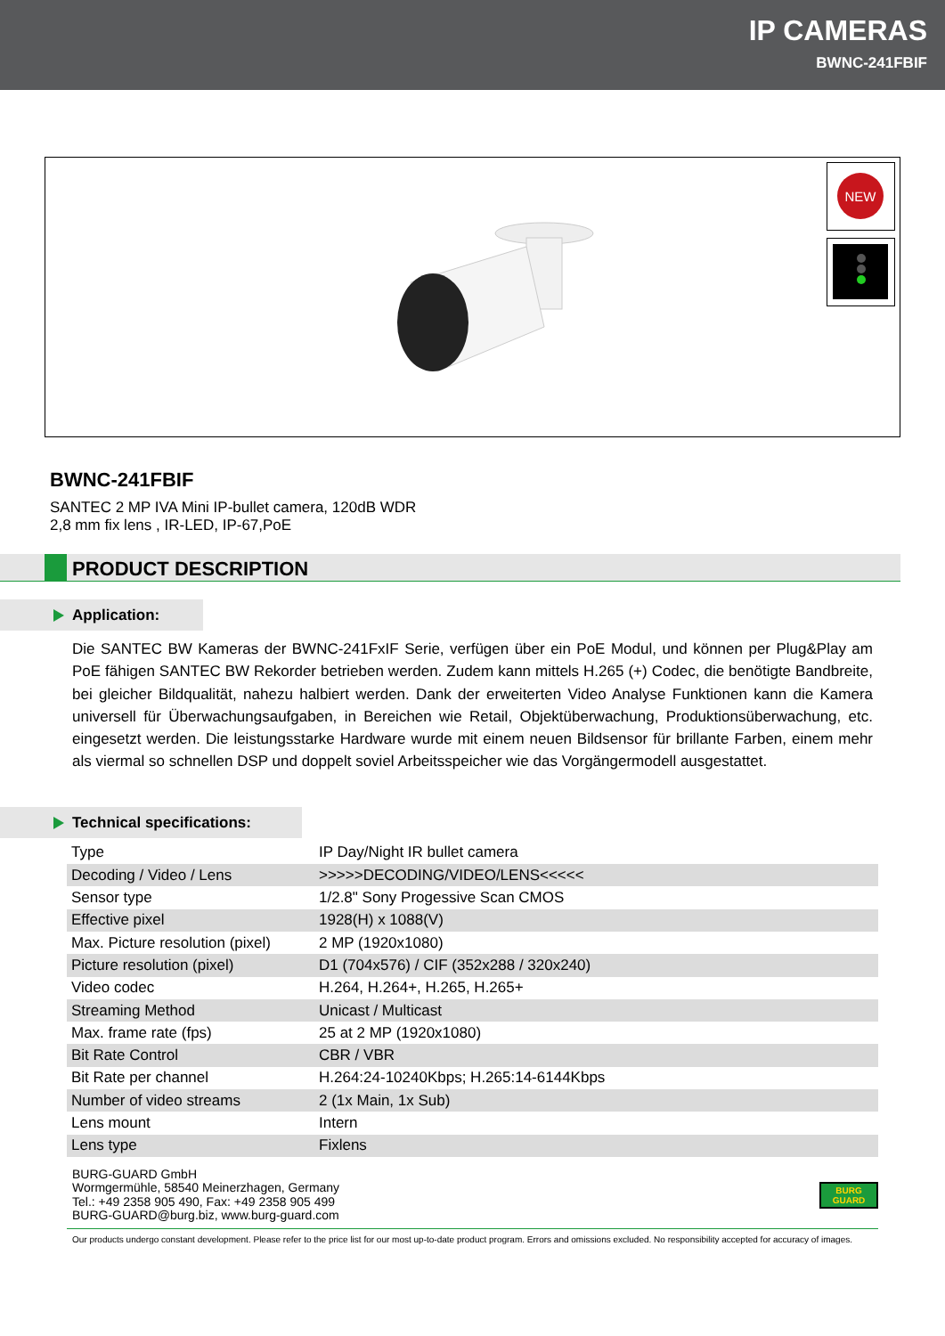IP CAMERAS
BWNC-241FBIF
NEW
BWNC-241FBIF
SANTEC 2 MP IVA Mini IP-bullet camera, 120dB WDR
2,8 mm fix lens , IR-LED, IP-67,PoE
PRODUCT DESCRIPTION
Application:
Die SANTEC BW Kameras der BWNC-241FxIF Serie, verfügen über ein PoE Modul, und können per Plug&Play am PoE fähigen SANTEC BW Rekorder betrieben werden. Zudem kann mittels H.265 (+) Codec, die benötigte Bandbreite, bei gleicher Bildqualität, nahezu halbiert werden. Dank der erweiterten Video Analyse Funktionen kann die Kamera universell für Überwachungsaufgaben, in Bereichen wie Retail, Objektüberwachung, Produktionsüberwachung, etc. eingesetzt werden. Die leistungsstarke Hardware wurde mit einem neuen Bildsensor für brillante Farben, einem mehr als viermal so schnellen DSP und doppelt soviel Arbeitsspeicher wie das Vorgängermodell ausgestattet.
Technical specifications:
| Type | IP Day/Night IR bullet camera |
| Decoding / Video / Lens | >>>>>DECODING/VIDEO/LENS<<<<< |
| Sensor type | 1/2.8" Sony Progessive Scan CMOS |
| Effective pixel | 1928(H) x 1088(V) |
| Max. Picture resolution (pixel) | 2 MP (1920x1080) |
| Picture resolution (pixel) | D1 (704x576) / CIF (352x288 / 320x240) |
| Video codec | H.264, H.264+, H.265, H.265+ |
| Streaming Method | Unicast / Multicast |
| Max. frame rate (fps) | 25 at 2 MP (1920x1080) |
| Bit Rate Control | CBR / VBR |
| Bit Rate per channel | H.264:24-10240Kbps; H.265:14-6144Kbps |
| Number of video streams | 2 (1x Main, 1x Sub) |
| Lens mount | Intern |
| Lens type | Fixlens |
BURG-GUARD GmbH
Wormgermühle, 58540 Meinerzhagen, Germany
Tel.: +49 2358 905 490, Fax: +49 2358 905 499
BURG-GUARD@burg.biz, www.burg-guard.com
BURG
GUARD
Our products undergo constant development. Please refer to the price list for our most up-to-date product program. Errors and omissions excluded. No responsibility accepted for accuracy of images.